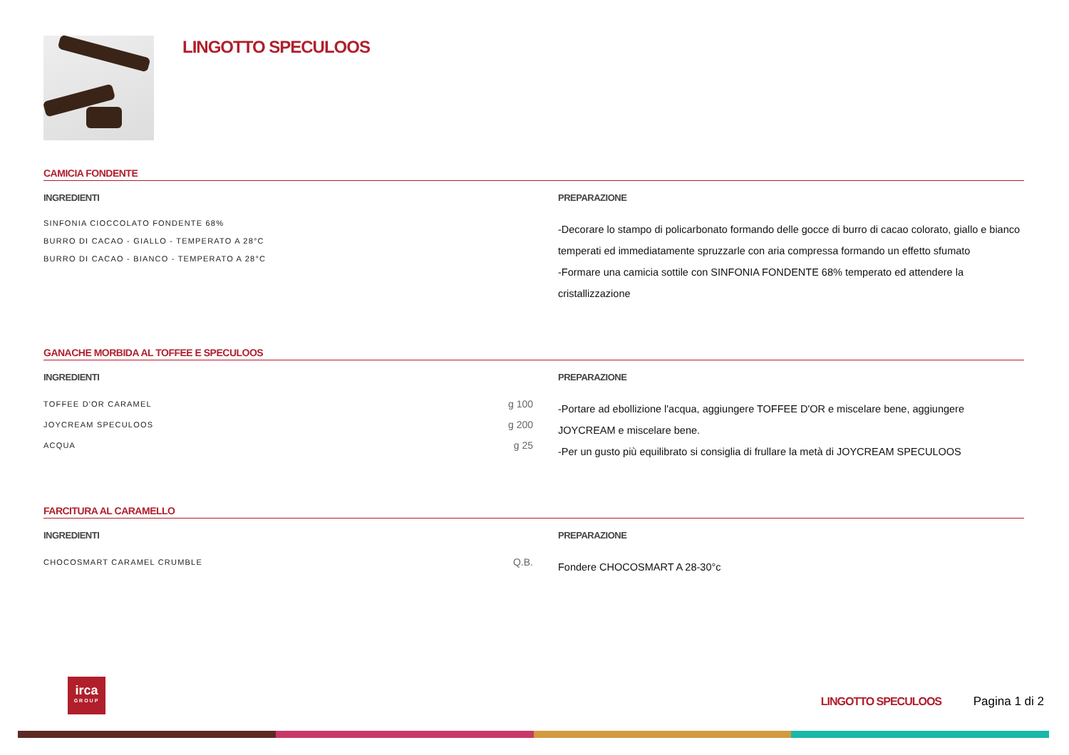LINGOTTO SPECULOOS
CAMICIA FONDENTE
INGREDIENTI
| SINFONIA CIOCCOLATO FONDENTE 68% | |
| BURRO DI CACAO - GIALLO - TEMPERATO A 28°C | |
| BURRO DI CACAO - BIANCO - TEMPERATO A 28°C | |
PREPARAZIONE
-Decorare lo stampo di policarbonato formando delle gocce di burro di cacao colorato, giallo e bianco temperati ed immediatamente spruzzarle con aria compressa formando un effetto sfumato
-Formare una camicia sottile con SINFONIA FONDENTE 68% temperato ed attendere la cristallizzazione
GANACHE MORBIDA AL TOFFEE E SPECULOOS
INGREDIENTI
| TOFFEE D'OR CARAMEL | g 100 |
| JOYCREAM SPECULOOS | g 200 |
| ACQUA | g 25 |
PREPARAZIONE
-Portare ad ebollizione l'acqua, aggiungere TOFFEE D'OR e miscelare bene, aggiungere JOYCREAM e miscelare bene.
-Per un gusto più equilibrato si consiglia di frullare la metà di JOYCREAM SPECULOOS
FARCITURA AL CARAMELLO
INGREDIENTI
| CHOCOSMART CARAMEL CRUMBLE | Q.B. |
PREPARAZIONE
Fondere CHOCOSMART A 28-30°c
irca
GROUP
LINGOTTO SPECULOOS Pagina 1 di 2